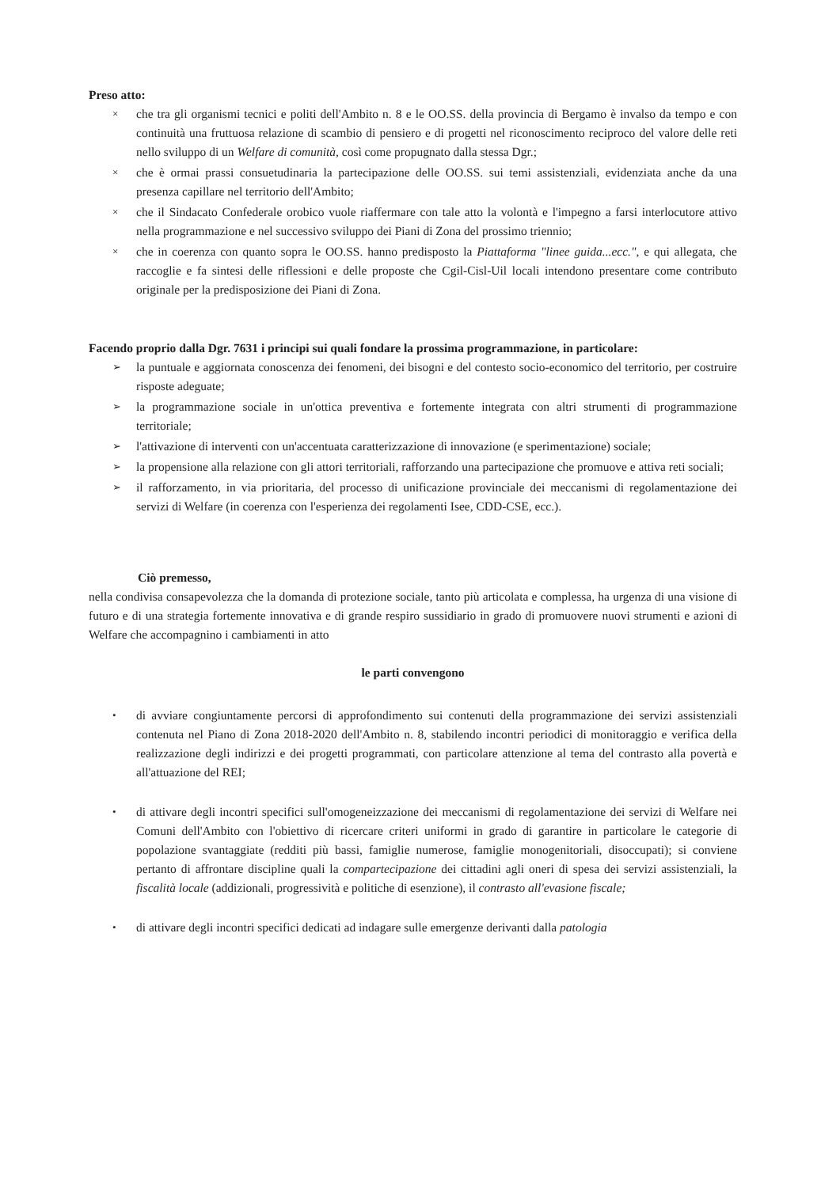Preso atto:
× che tra gli organismi tecnici e politi dell'Ambito n. 8 e le OO.SS. della provincia di Bergamo è invalso da tempo e con continuità una fruttuosa relazione di scambio di pensiero e di progetti nel riconoscimento reciproco del valore delle reti nello sviluppo di un Welfare di comunità, così come propugnato dalla stessa Dgr.;
× che è ormai prassi consuetudinaria la partecipazione delle OO.SS. sui temi assistenziali, evidenziata anche da una presenza capillare nel territorio dell'Ambito;
× che il Sindacato Confederale orobico vuole riaffermare con tale atto la volontà e l'impegno a farsi interlocutore attivo nella programmazione e nel successivo sviluppo dei Piani di Zona del prossimo triennio;
× che in coerenza con quanto sopra le OO.SS. hanno predisposto la Piattaforma "linee guida...ecc.", e qui allegata, che raccoglie e fa sintesi delle riflessioni e delle proposte che Cgil-Cisl-Uil locali intendono presentare come contributo originale per la predisposizione dei Piani di Zona.
Facendo proprio dalla Dgr. 7631 i principi sui quali fondare la prossima programmazione, in particolare:
➢ la puntuale e aggiornata conoscenza dei fenomeni, dei bisogni e del contesto socio-economico del territorio, per costruire risposte adeguate;
➢ la programmazione sociale in un'ottica preventiva e fortemente integrata con altri strumenti di programmazione territoriale;
➢ l'attivazione di interventi con un'accentuata caratterizzazione di innovazione (e sperimentazione) sociale;
➢ la propensione alla relazione con gli attori territoriali, rafforzando una partecipazione che promuove e attiva reti sociali;
➢ il rafforzamento, in via prioritaria, del processo di unificazione provinciale dei meccanismi di regolamentazione dei servizi di Welfare (in coerenza con l'esperienza dei regolamenti Isee, CDD-CSE, ecc.).
Ciò premesso,
nella condivisa consapevolezza che la domanda di protezione sociale, tanto più articolata e complessa, ha urgenza di una visione di futuro e di una strategia fortemente innovativa e di grande respiro sussidiario in grado di promuovere nuovi strumenti e azioni di Welfare che accompagnino i cambiamenti in atto
le parti convengono
• di avviare congiuntamente percorsi di approfondimento sui contenuti della programmazione dei servizi assistenziali contenuta nel Piano di Zona 2018-2020 dell'Ambito n. 8, stabilendo incontri periodici di monitoraggio e verifica della realizzazione degli indirizzi e dei progetti programmati, con particolare attenzione al tema del contrasto alla povertà e all'attuazione del REI;
• di attivare degli incontri specifici sull'omogeneizzazione dei meccanismi di regolamentazione dei servizi di Welfare nei Comuni dell'Ambito con l'obiettivo di ricercare criteri uniformi in grado di garantire in particolare le categorie di popolazione svantaggiate (redditi più bassi, famiglie numerose, famiglie monogenitoriali, disoccupati); si conviene pertanto di affrontare discipline quali la compartecipazione dei cittadini agli oneri di spesa dei servizi assistenziali, la fiscalità locale (addizionali, progressività e politiche di esenzione), il contrasto all'evasione fiscale;
• di attivare degli incontri specifici dedicati ad indagare sulle emergenze derivanti dalla patologia